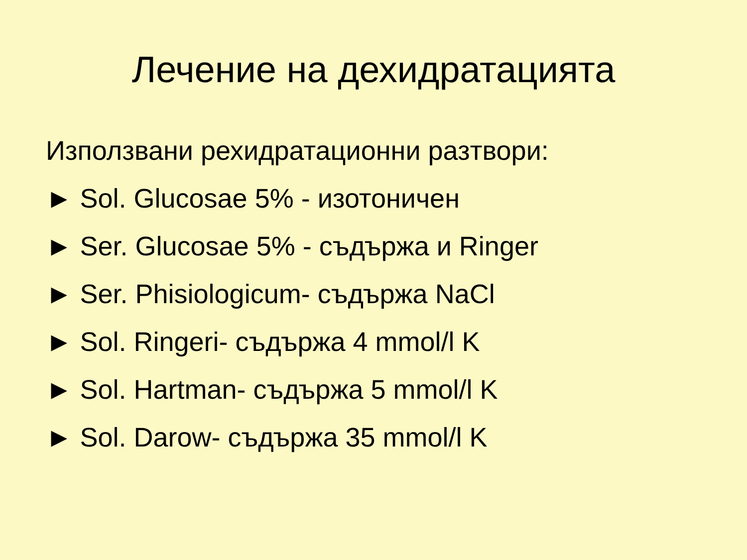Лечение на дехидратацията
Използвани рехидратационни разтвори:
► Sol. Glucosae 5% - изотоничен
► Ser. Glucosae 5% - съдържа и Ringer
► Ser. Phisiologicum- съдържа NaCl
► Sol. Ringeri- съдържа 4 mmol/l K
► Sol. Hartman- съдържа 5 mmol/l K
► Sol. Darow- съдържа 35 mmol/l K